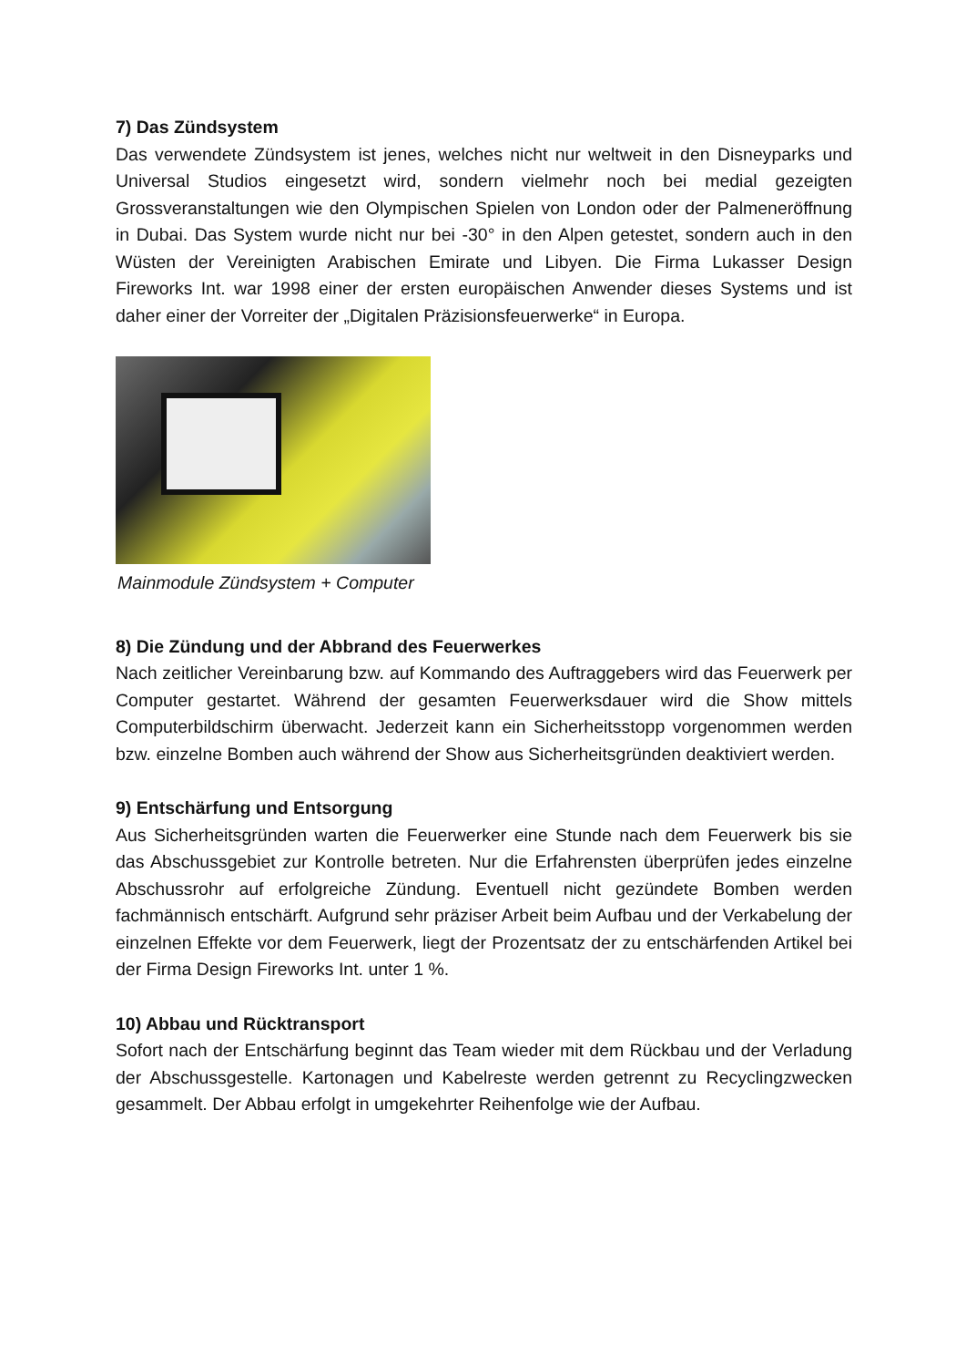7) Das Zündsystem
Das verwendete Zündsystem ist jenes, welches nicht nur weltweit in den Disneyparks und Universal Studios eingesetzt wird, sondern vielmehr noch bei medial gezeigten Grossveranstaltungen wie den Olympischen Spielen von London oder der Palmeneröffnung in Dubai. Das System wurde nicht nur bei -30° in den Alpen getestet, sondern auch in den Wüsten der Vereinigten Arabischen Emirate und Libyen. Die Firma Lukasser Design Fireworks Int. war 1998 einer der ersten europäischen Anwender dieses Systems und ist daher einer der Vorreiter der „Digitalen Präzisionsfeuerwerke“ in Europa.
Mainmodule Zündsystem + Computer
8) Die Zündung und der Abbrand des Feuerwerkes
Nach zeitlicher Vereinbarung bzw. auf Kommando des Auftraggebers wird das Feuerwerk per Computer gestartet. Während der gesamten Feuerwerksdauer wird die Show mittels Computerbildschirm überwacht. Jederzeit kann ein Sicherheitsstopp vorgenommen werden bzw. einzelne Bomben auch während der Show aus Sicherheitsgründen deaktiviert werden.
9) Entschärfung und Entsorgung
Aus Sicherheitsgründen warten die Feuerwerker eine Stunde nach dem Feuerwerk bis sie das Abschussgebiet zur Kontrolle betreten. Nur die Erfahrensten überprüfen jedes einzelne Abschussrohr auf erfolgreiche Zündung. Eventuell nicht gezündete Bomben werden fachmännisch entschärft. Aufgrund sehr präziser Arbeit beim Aufbau und der Verkabelung der einzelnen Effekte vor dem Feuerwerk, liegt der Prozentsatz der zu entschärfenden Artikel bei der Firma Design Fireworks Int. unter 1 %.
10) Abbau und Rücktransport
Sofort nach der Entschärfung beginnt das Team wieder mit dem Rückbau und der Verladung der Abschussgestelle. Kartonagen und Kabelreste werden getrennt zu Recyclingzwecken gesammelt. Der Abbau erfolgt in umgekehrter Reihenfolge wie der Aufbau.